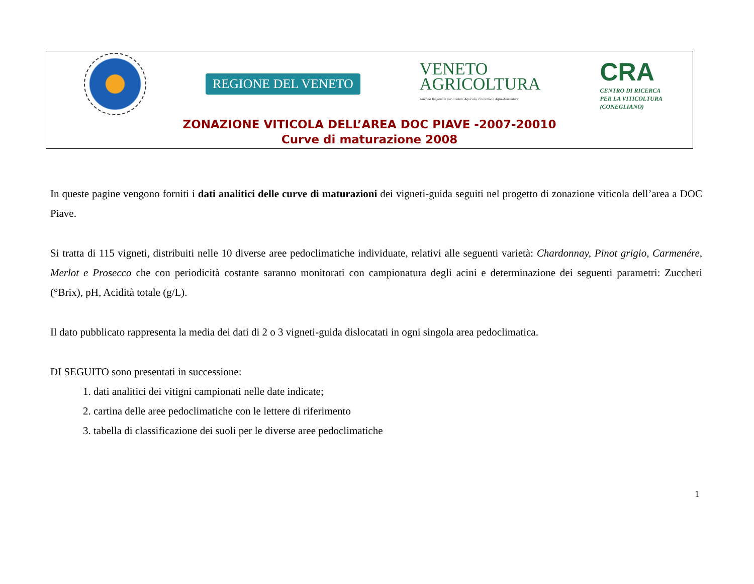REGIONE DEL VENETO
VENETO
AGRICOLTURA
Azienda Regionale per i settori Agricolo, Forestale e Agro-Alimentare
CRA
CENTRO DI RICERCA
PER LA VITICOLTURA
(CONEGLIANO)
ZONAZIONE VITICOLA DELL’AREA DOC PIAVE -2007-20010
Curve di maturazione 2008
In queste pagine vengono forniti i dati analitici delle curve di maturazioni dei vigneti-guida seguiti nel progetto di zonazione viticola dell’area a DOC Piave.
Si tratta di 115 vigneti, distribuiti nelle 10 diverse aree pedoclimatiche individuate, relativi alle seguenti varietà: Chardonnay, Pinot grigio, Carmenére, Merlot e Prosecco che con periodicità costante saranno monitorati con campionatura degli acini e determinazione dei seguenti parametri: Zuccheri (°Brix), pH, Acidità totale (g/L).
Il dato pubblicato rappresenta la media dei dati di 2 o 3 vigneti-guida dislocatati in ogni singola area pedoclimatica.
DI SEGUITO sono presentati in successione:
1. dati analitici dei vitigni campionati nelle date indicate;
2. cartina delle aree pedoclimatiche con le lettere di riferimento
3. tabella di classificazione dei suoli per le diverse aree pedoclimatiche
1